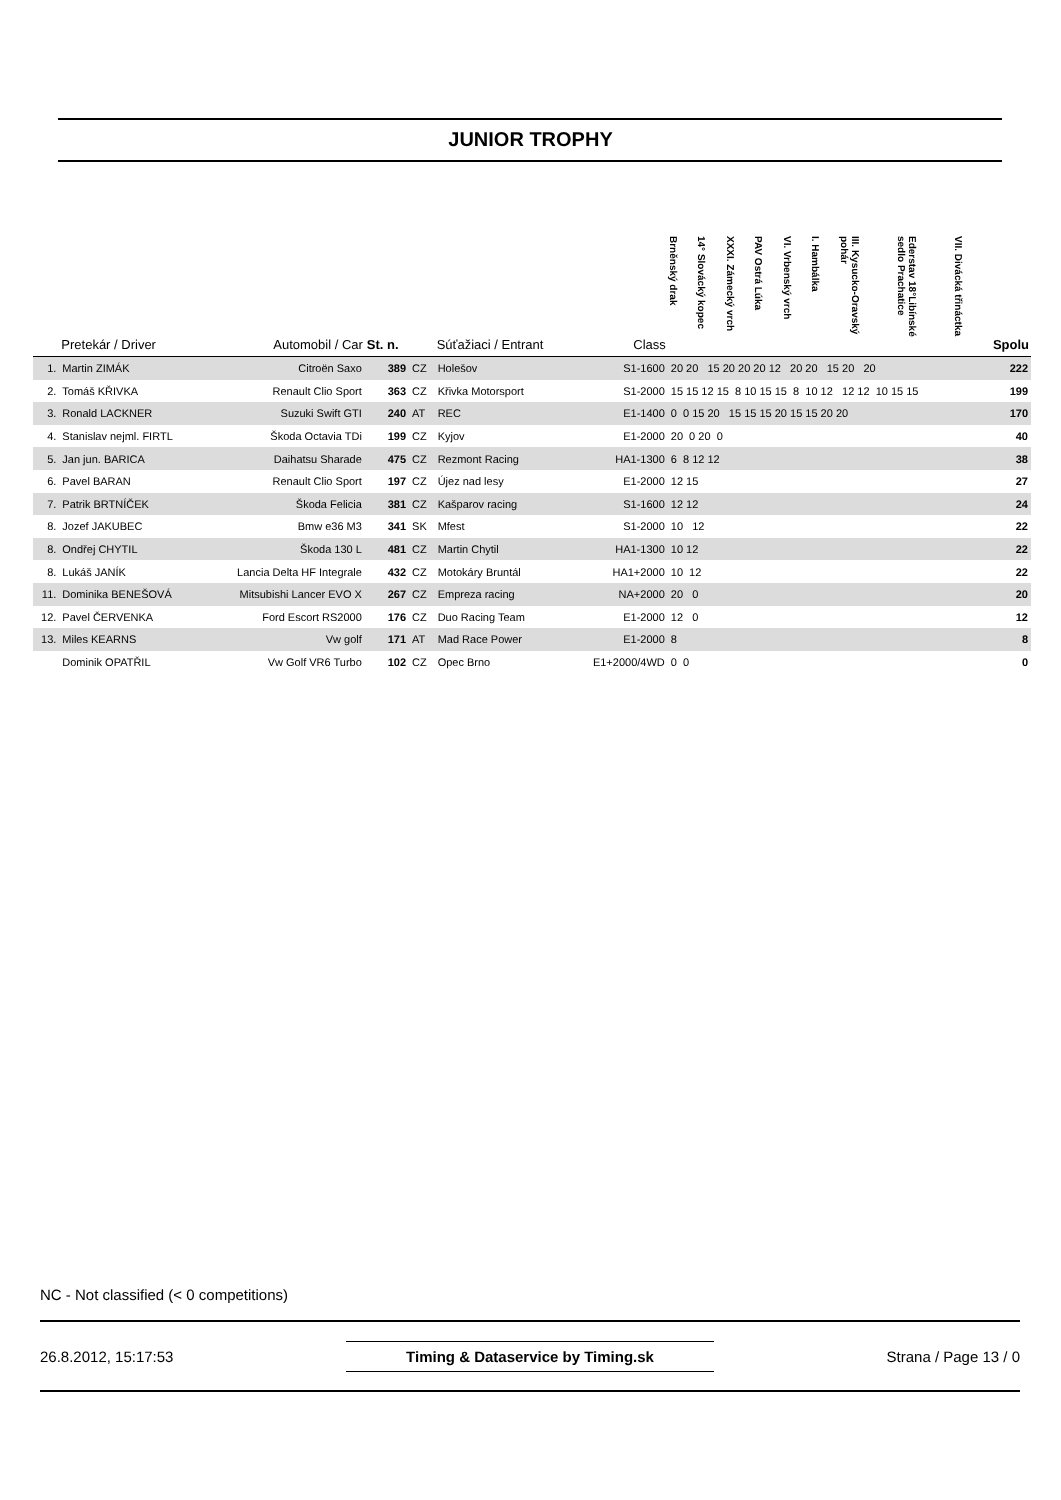JUNIOR TROPHY
| | Pretekár / Driver | Automobil / Car | St. n. | | Súťažiaci / Entrant | Class | Brněnský drak | 14° Slovácký kopec | XXXI. Zámecký vrch | PAV Ostrá Lúka | VI. Vrbenský vrch | I. Hambálka | III. Kysucko-Oravský pohár | Ederstav 18°Libínské sedlo Prachatice | VII. Divácká třináctka | Spolu |
| --- | --- | --- | --- | --- | --- | --- | --- | --- | --- | --- | --- | --- | --- | --- | --- | --- |
| 1. | Martin ZIMÁK | Citroën Saxo | 389 | CZ | Holešov | S1-1600 | 20 20 15 20 20 20 12 20 20 15 20 20 | | | | | | | | | 222 |
| 2. | Tomáš KŘIVKA | Renault Clio Sport | 363 | CZ | Křivka Motorsport | S1-2000 | 15 15 12 15 8 10 15 15 8 10 12 12 12 10 15 15 | | | | | | | | | 199 |
| 3. | Ronald LACKNER | Suzuki Swift GTI | 240 | AT | REC | E1-1400 | 0 0 15 20 15 15 15 20 15 15 20 20 | | | | | | | | | 170 |
| 4. | Stanislav nejml. FIRTL | Škoda Octavia TDi | 199 | CZ | Kyjov | E1-2000 | 20 0 20 0 | | | | | | | | | 40 |
| 5. | Jan jun. BARICA | Daihatsu Sharade | 475 | CZ | Rezmont Racing | HA1-1300 | 6 8 12 12 | | | | | | | | | 38 |
| 6. | Pavel BARAN | Renault Clio Sport | 197 | CZ | Újez nad lesy | E1-2000 | 12 15 | | | | | | | | | 27 |
| 7. | Patrik BRTNÍČEK | Škoda Felicia | 381 | CZ | Kašparov racing | S1-1600 | 12 12 | | | | | | | | | 24 |
| 8. | Jozef JAKUBEC | Bmw e36 M3 | 341 | SK | Mfest | S1-2000 | 10 12 | | | | | | | | | 22 |
| 8. | Ondřej CHYTIL | Škoda 130 L | 481 | CZ | Martin Chytil | HA1-1300 | 10 12 | | | | | | | | | 22 |
| 8. | Lukáš JANÍK | Lancia Delta HF Integrale | 432 | CZ | Motokáry Bruntál | HA1+2000 | 10 12 | | | | | | | | | 22 |
| 11. | Dominika BENEŠOVÁ | Mitsubishi Lancer EVO X | 267 | CZ | Empreza racing | NA+2000 | 20 0 | | | | | | | | | 20 |
| 12. | Pavel ČERVENKA | Ford Escort RS2000 | 176 | CZ | Duo Racing Team | E1-2000 | 12 0 | | | | | | | | | 12 |
| 13. | Miles KEARNS | Vw golf | 171 | AT | Mad Race Power | E1-2000 | 8 | | | | | | | | | 8 |
| | Dominik OPATŘIL | Vw Golf VR6 Turbo | 102 | CZ | Opec Brno | E1+2000/4WD | 0 0 | | | | | | | | | 0 |
NC - Not classified (< 0 competitions)
26.8.2012, 15:17:53 Timing & Dataservice by Timing.sk Strana / Page 13 / 0